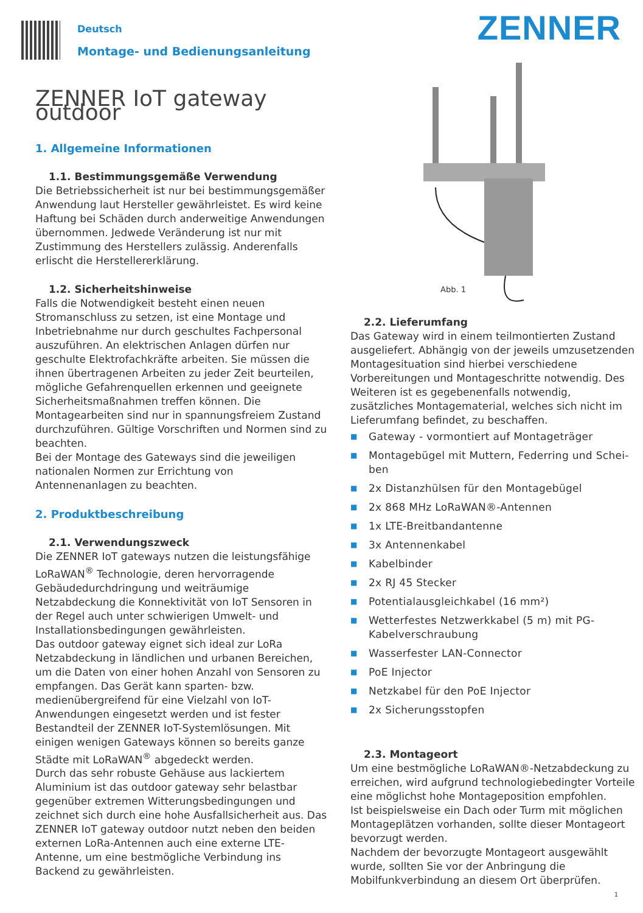Deutsch
Montage- und Bedienungsanleitung
ZENNER
ZENNER IoT gateway outdoor
1. Allgemeine Informationen
1.1. Bestimmungsgemäße Verwendung
Die Betriebssicherheit ist nur bei bestimmungsgemäßer Anwendung laut Hersteller gewährleistet. Es wird keine Haftung bei Schäden durch anderweitige Anwendungen übernommen. Jedwede Veränderung ist nur mit Zustimmung des Herstellers zulässig. Anderenfalls erlischt die Herstellererklärung.
1.2. Sicherheitshinweise
Falls die Notwendigkeit besteht einen neuen Stromanschluss zu setzen, ist eine Montage und Inbetriebnahme nur durch geschultes Fachpersonal auszuführen. An elektrischen Anlagen dürfen nur geschulte Elektrofachkräfte arbeiten. Sie müssen die ihnen übertragenen Arbeiten zu jeder Zeit beurteilen, mögliche Gefahrenquellen erkennen und geeignete Sicherheitsmaßnahmen treffen können. Die Montagearbeiten sind nur in spannungsfreiem Zustand durchzuführen. Gültige Vorschriften und Normen sind zu beachten.
Bei der Montage des Gateways sind die jeweiligen nationalen Normen zur Errichtung von Antennenanlagen zu beachten.
2. Produktbeschreibung
2.1. Verwendungszweck
Die ZENNER IoT gateways nutzen die leistungsfähige LoRaWAN<sup>®</sup> Technologie, deren hervorragende Gebäudedurchdringung und weiträumige Netzabdeckung die Konnektivität von IoT Sensoren in der Regel auch unter schwierigen Umwelt- und Installationsbedingungen gewährleisten.
Das outdoor gateway eignet sich ideal zur LoRa Netzabdeckung in ländlichen und urbanen Bereichen, um die Daten von einer hohen Anzahl von Sensoren zu empfangen. Das Gerät kann sparten- bzw. medienübergreifend für eine Vielzahl von IoT-Anwendungen eingesetzt werden und ist fester Bestandteil der ZENNER IoT-Systemlösungen. Mit einigen wenigen Gateways können so bereits ganze Städte mit LoRaWAN<sup>®</sup> abgedeckt werden.
Durch das sehr robuste Gehäuse aus lackiertem Aluminium ist das outdoor gateway sehr belastbar gegenüber extremen Witterungsbedingungen und zeichnet sich durch eine hohe Ausfallsicherheit aus. Das ZENNER IoT gateway outdoor nutzt neben den beiden externen LoRa-Antennen auch eine externe LTE-Antenne, um eine bestmögliche Verbindung ins Backend zu gewährleisten.
Abb. 1
2.2. Lieferumfang
Das Gateway wird in einem teilmontierten Zustand ausgeliefert. Abhängig von der jeweils umzusetzenden Montagesituation sind hierbei verschiedene Vorbereitungen und Montageschritte notwendig. Des Weiteren ist es gegebenenfalls notwendig, zusätzliches Montagematerial, welches sich nicht im Lieferumfang befindet, zu beschaffen.
■ Gateway - vormontiert auf Montageträger
■ Montagebügel mit Muttern, Federring und Schei-ben
■ 2x Distanzhülsen für den Montagebügel
■ 2x 868 MHz LoRaWAN®-Antennen
■ 1x LTE-Breitbandantenne
■ 3x Antennenkabel
■ Kabelbinder
■ 2x RJ 45 Stecker
■ Potentialausgleichkabel (16 mm²)
■ Wetterfestes Netzwerkkabel (5 m) mit PG-Kabelverschraubung
■ Wasserfester LAN-Connector
■ PoE Injector
■ Netzkabel für den PoE Injector
■ 2x Sicherungsstopfen
2.3. Montageort
Um eine bestmögliche LoRaWAN®-Netzabdeckung zu erreichen, wird aufgrund technologiebedingter Vorteile eine möglichst hohe Montageposition empfohlen.
Ist beispielsweise ein Dach oder Turm mit möglichen Montageplätzen vorhanden, sollte dieser Montageort bevorzugt werden.
Nachdem der bevorzugte Montageort ausgewählt wurde, sollten Sie vor der Anbringung die Mobilfunkverbindung an diesem Ort überprüfen.
1